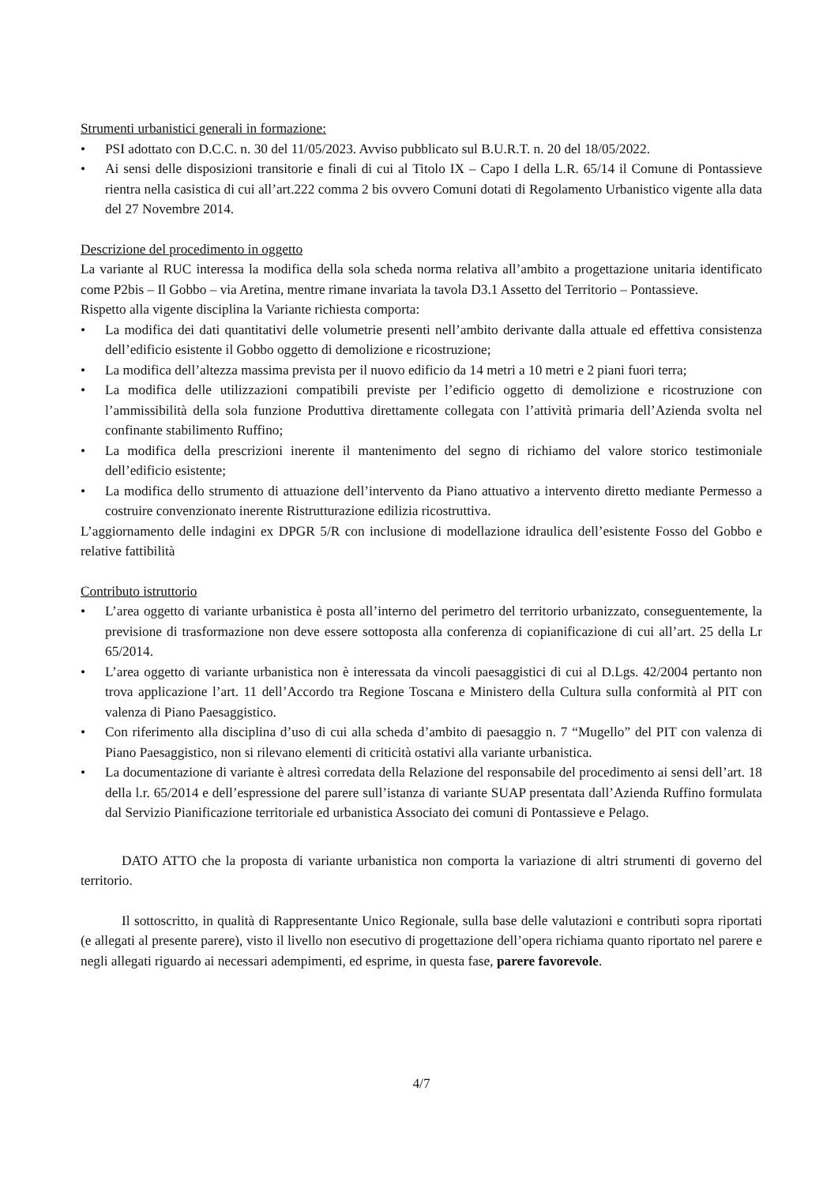Strumenti urbanistici generali in formazione:
• PSI adottato con D.C.C. n. 30 del 11/05/2023. Avviso pubblicato sul B.U.R.T. n. 20 del 18/05/2022.
• Ai sensi delle disposizioni transitorie e finali di cui al Titolo IX – Capo I della L.R. 65/14 il Comune di Pontassieve rientra nella casistica di cui all’art.222 comma 2 bis ovvero Comuni dotati di Regolamento Urbanistico vigente alla data del 27 Novembre 2014.
Descrizione del procedimento in oggetto
La variante al RUC interessa la modifica della sola scheda norma relativa all’ambito a progettazione unitaria identificato come P2bis – Il Gobbo – via Aretina, mentre rimane invariata la tavola D3.1 Assetto del Territorio – Pontassieve.
Rispetto alla vigente disciplina la Variante richiesta comporta:
• La modifica dei dati quantitativi delle volumetrie presenti nell’ambito derivante dalla attuale ed effettiva consistenza dell’edificio esistente il Gobbo oggetto di demolizione e ricostruzione;
• La modifica dell’altezza massima prevista per il nuovo edificio da 14 metri a 10 metri e 2 piani fuori terra;
• La modifica delle utilizzazioni compatibili previste per l’edificio oggetto di demolizione e ricostruzione con l’ammissibilità della sola funzione Produttiva direttamente collegata con l’attività primaria dell’Azienda svolta nel confinante stabilimento Ruffino;
• La modifica della prescrizioni inerente il mantenimento del segno di richiamo del valore storico testimoniale dell’edificio esistente;
• La modifica dello strumento di attuazione dell’intervento da Piano attuativo a intervento diretto mediante Permesso a costruire convenzionato inerente Ristrutturazione edilizia ricostruttiva.
L’aggiornamento delle indagini ex DPGR 5/R con inclusione di modellazione idraulica dell’esistente Fosso del Gobbo e relative fattibilità
Contributo istruttorio
• L’area oggetto di variante urbanistica è posta all’interno del perimetro del territorio urbanizzato, conseguentemente, la previsione di trasformazione non deve essere sottoposta alla conferenza di copianificazione di cui all’art. 25 della Lr 65/2014.
• L’area oggetto di variante urbanistica non è interessata da vincoli paesaggistici di cui al D.Lgs. 42/2004 pertanto non trova applicazione l’art. 11 dell’Accordo tra Regione Toscana e Ministero della Cultura sulla conformità al PIT con valenza di Piano Paesaggistico.
• Con riferimento alla disciplina d’uso di cui alla scheda d’ambito di paesaggio n. 7 “Mugello” del PIT con valenza di Piano Paesaggistico, non si rilevano elementi di criticità ostativi alla variante urbanistica.
• La documentazione di variante è altresì corredata della Relazione del responsabile del procedimento ai sensi dell’art. 18 della l.r. 65/2014 e dell’espressione del parere sull’istanza di variante SUAP presentata dall’Azienda Ruffino formulata dal Servizio Pianificazione territoriale ed urbanistica Associato dei comuni di Pontassieve e Pelago.
DATO ATTO che la proposta di variante urbanistica non comporta la variazione di altri strumenti di governo del territorio.
Il sottoscritto, in qualità di Rappresentante Unico Regionale, sulla base delle valutazioni e contributi sopra riportati (e allegati al presente parere), visto il livello non esecutivo di progettazione dell’opera richiama quanto riportato nel parere e negli allegati riguardo ai necessari adempimenti, ed esprime, in questa fase, parere favorevole.
4/7